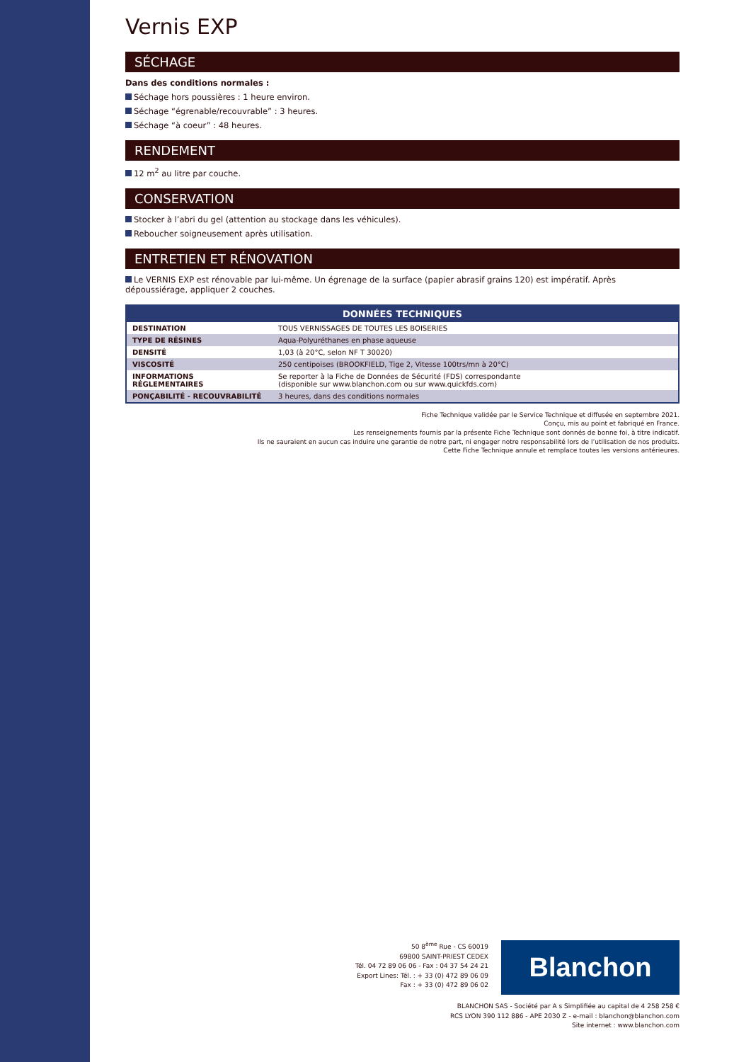Vernis EXP
SÉCHAGE
Dans des conditions normales :
Séchage hors poussières : 1 heure environ.
Séchage “égrenable/recouvrable” : 3 heures.
Séchage “à coeur” : 48 heures.
RENDEMENT
12 m<sup>2</sup> au litre par couche.
CONSERVATION
Stocker à l’abri du gel (attention au stockage dans les véhicules).
Reboucher soigneusement après utilisation.
ENTRETIEN ET RÉNOVATION
Le VERNIS EXP est rénovable par lui-même. Un égrenage de la surface (papier abrasif grains 120) est impératif. Après dépoussiérage, appliquer 2 couches.
| DONNÉES TECHNIQUES | |
| --- | --- |
| DESTINATION | TOUS VERNISSAGES DE TOUTES LES BOISERIES |
| TYPE DE RÉSINES | Aqua-Polyuréthanes en phase aqueuse |
| DENSITÉ | 1,03 (à 20°C, selon NF T 30020) |
| VISCOSITÉ | 250 centipoises (BROOKFIELD, Tige 2, Vitesse 100trs/mn à 20°C) |
| INFORMATIONS RÉGLEMENTAIRES | Se reporter à la Fiche de Données de Sécurité (FDS) correspondante (disponible sur www.blanchon.com ou sur www.quickfds.com) |
| PONÇABILITÉ - RECOUVRABILITÉ | 3 heures, dans des conditions normales |
Fiche Technique validée par le Service Technique et diffusée en septembre 2021.
Conçu, mis au point et fabriqué en France.
Les renseignements fournis par la présente Fiche Technique sont donnés de bonne foi, à titre indicatif.
Ils ne sauraient en aucun cas induire une garantie de notre part, ni engager notre responsabilité lors de l’utilisation de nos produits.
Cette Fiche Technique annule et remplace toutes les versions antérieures.
50 8<sup>ème</sup> Rue - CS 60019
69800 SAINT-PRIEST CEDEX
Tél. 04 72 89 06 06 - Fax : 04 37 54 24 21
Export Lines: Tél. : + 33 (0) 472 89 06 09
Fax : + 33 (0) 472 89 06 02
Blanchon
BLANCHON SAS - Société par A s Simplifiée au capital de 4 258 258 €
RCS LYON 390 112 886 - APE 2030 Z - e-mail : blanchon@blanchon.com
Site internet : www.blanchon.com